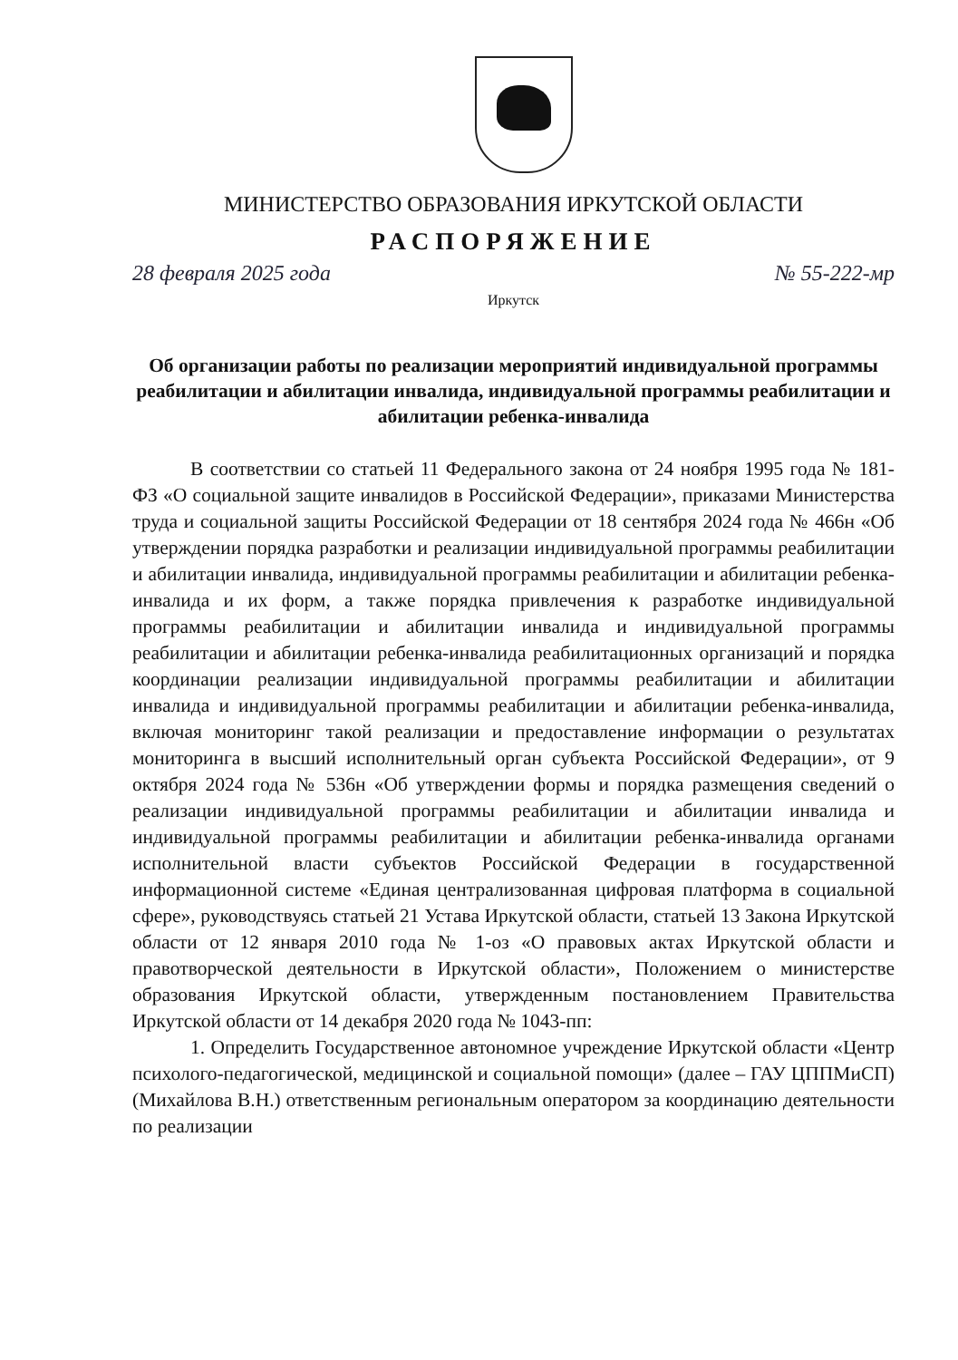МИНИСТЕРСТВО ОБРАЗОВАНИЯ ИРКУТСКОЙ ОБЛАСТИ
РАСПОРЯЖЕНИЕ
28 февраля 2025 года № 55-222-мр
Иркутск
Об организации работы по реализации мероприятий индивидуальной программы реабилитации и абилитации инвалида, индивидуальной программы реабилитации и абилитации ребенка-инвалида
В соответствии со статьей 11 Федерального закона от 24 ноября 1995 года № 181-ФЗ «О социальной защите инвалидов в Российской Федерации», приказами Министерства труда и социальной защиты Российской Федерации от 18 сентября 2024 года № 466н «Об утверждении порядка разработки и реализации индивидуальной программы реабилитации и абилитации инвалида, индивидуальной программы реабилитации и абилитации ребенка-инвалида и их форм, а также порядка привлечения к разработке индивидуальной программы реабилитации и абилитации инвалида и индивидуальной программы реабилитации и абилитации ребенка-инвалида реабилитационных организаций и порядка координации реализации индивидуальной программы реабилитации и абилитации инвалида и индивидуальной программы реабилитации и абилитации ребенка-инвалида, включая мониторинг такой реализации и предоставление информации о результатах мониторинга в высший исполнительный орган субъекта Российской Федерации», от 9 октября 2024 года № 536н «Об утверждении формы и порядка размещения сведений о реализации индивидуальной программы реабилитации и абилитации инвалида и индивидуальной программы реабилитации и абилитации ребенка-инвалида органами исполнительной власти субъектов Российской Федерации в государственной информационной системе «Единая централизованная цифровая платформа в социальной сфере», руководствуясь статьей 21 Устава Иркутской области, статьей 13 Закона Иркутской области от 12 января 2010 года № 1-оз «О правовых актах Иркутской области и правотворческой деятельности в Иркутской области», Положением о министерстве образования Иркутской области, утвержденным постановлением Правительства Иркутской области от 14 декабря 2020 года № 1043-пп:
1. Определить Государственное автономное учреждение Иркутской области «Центр психолого-педагогической, медицинской и социальной помощи» (далее – ГАУ ЦППМиСП) (Михайлова В.Н.) ответственным региональным оператором за координацию деятельности по реализации